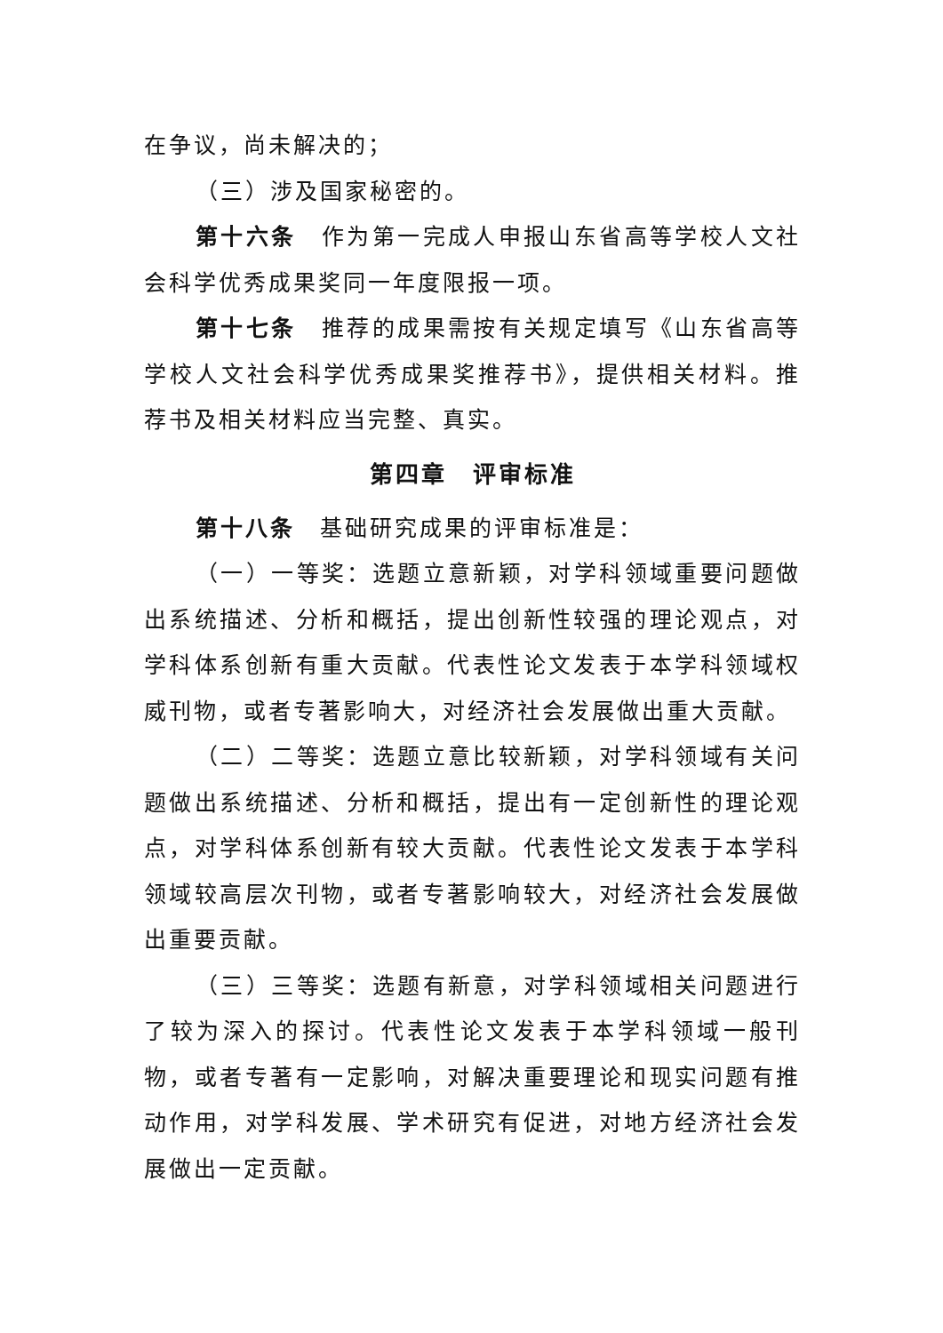在争议，尚未解决的；
（三）涉及国家秘密的。
第十六条　作为第一完成人申报山东省高等学校人文社会科学优秀成果奖同一年度限报一项。
第十七条　推荐的成果需按有关规定填写《山东省高等学校人文社会科学优秀成果奖推荐书》，提供相关材料。推荐书及相关材料应当完整、真实。
第四章　评审标准
第十八条　基础研究成果的评审标准是：
（一）一等奖：选题立意新颖，对学科领域重要问题做出系统描述、分析和概括，提出创新性较强的理论观点，对学科体系创新有重大贡献。代表性论文发表于本学科领域权威刊物，或者专著影响大，对经济社会发展做出重大贡献。
（二）二等奖：选题立意比较新颖，对学科领域有关问题做出系统描述、分析和概括，提出有一定创新性的理论观点，对学科体系创新有较大贡献。代表性论文发表于本学科领域较高层次刊物，或者专著影响较大，对经济社会发展做出重要贡献。
（三）三等奖：选题有新意，对学科领域相关问题进行了较为深入的探讨。代表性论文发表于本学科领域一般刊物，或者专著有一定影响，对解决重要理论和现实问题有推动作用，对学科发展、学术研究有促进，对地方经济社会发展做出一定贡献。